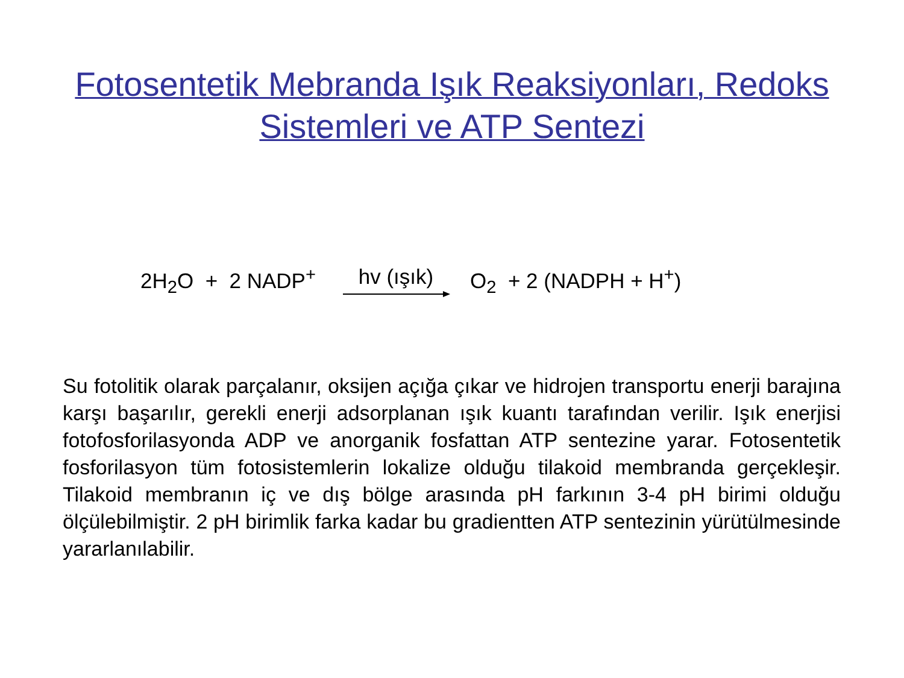Fotosentetik Mebranda Işık Reaksiyonları, Redoks
Sistemleri ve ATP Sentezi
2H<sub>2</sub>O + 2 NADP<sup>+</sup> hv (ışık) O<sub>2</sub> + 2 (NADPH + H<sup>+</sup>)
Su fotolitik olarak parçalanır, oksijen açığa çıkar ve hidrojen transportu enerji barajına karşı başarılır, gerekli enerji adsorplanan ışık kuantı tarafından verilir. Işık enerjisi fotofosforilasyonda ADP ve anorganik fosfattan ATP sentezine yarar. Fotosentetik fosforilasyon tüm fotosistemlerin lokalize olduğu tilakoid membranda gerçekleşir. Tilakoid membranın iç ve dış bölge arasında pH farkının 3-4 pH birimi olduğu ölçülebilmiştir. 2 pH birimlik farka kadar bu gradientten ATP sentezinin yürütülmesinde yararlanılabilir.